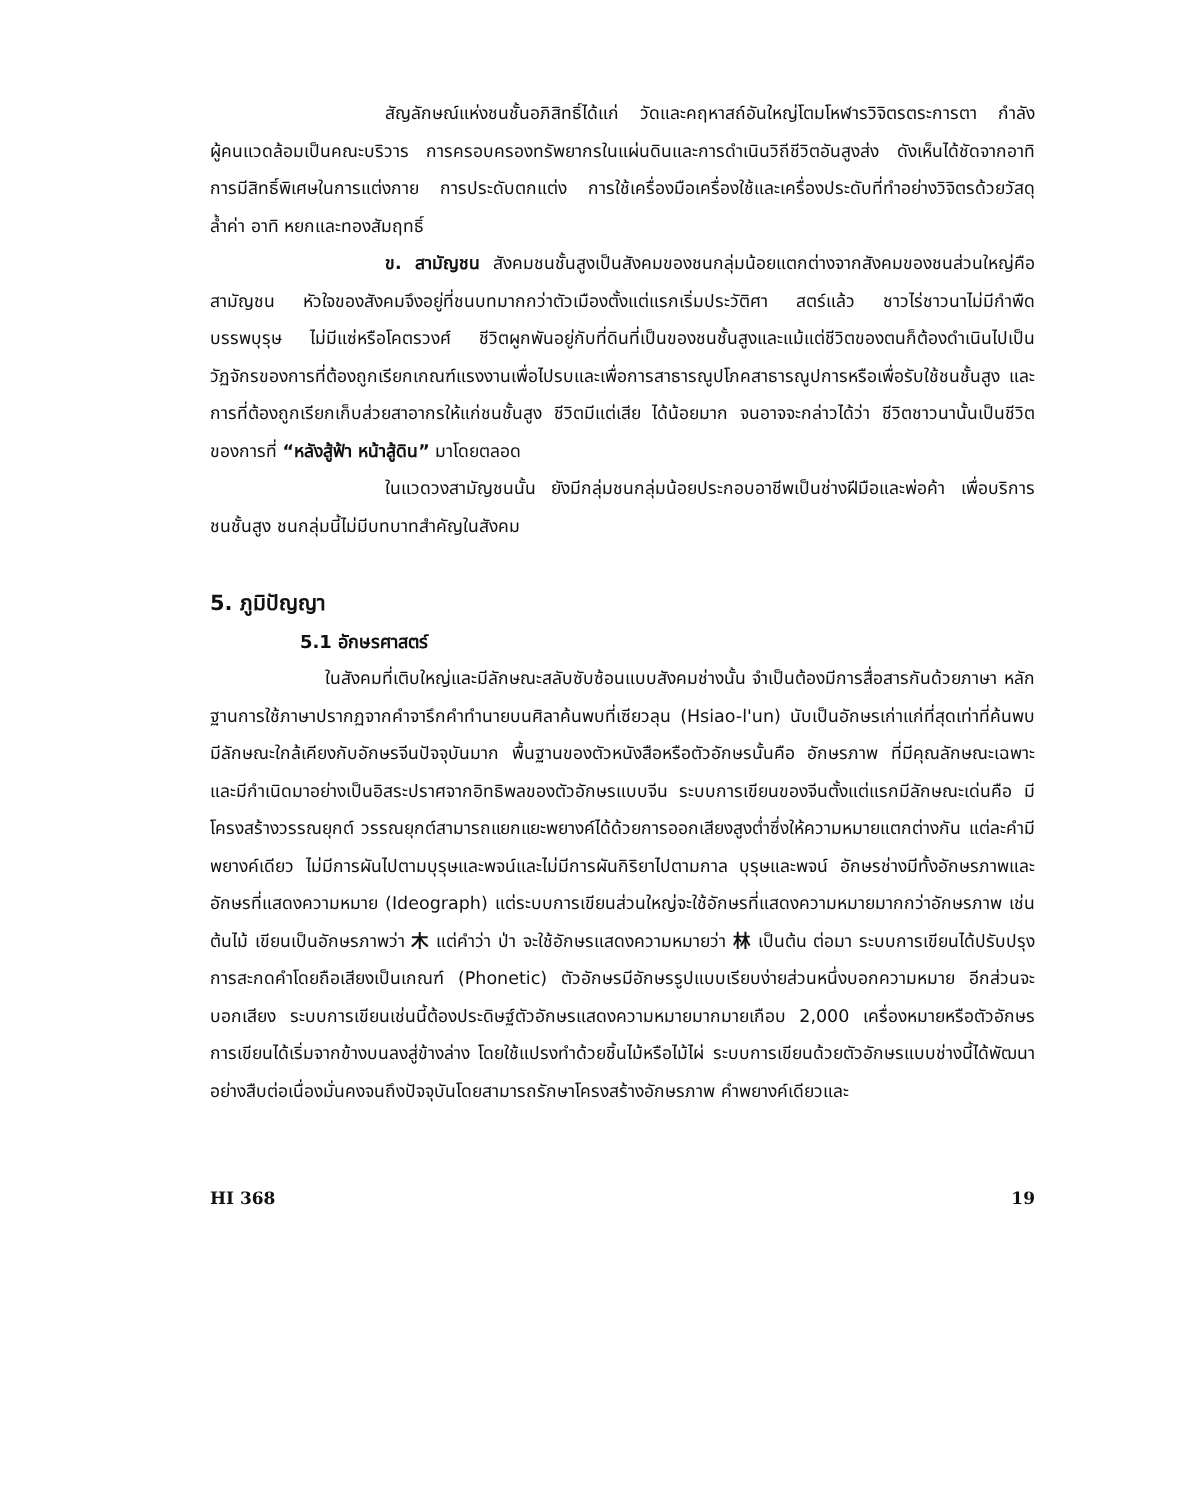สัญลักษณ์แห่งชนชั้นอภิสิทธิ์ได้แก่ วัดและคฤหาสถ์อันใหญ่โตมโหฬารวิจิตรตระการตา กำลังผู้คนแวดล้อมเป็นคณะบริวาร การครอบครองทรัพยากรในแผ่นดินและการดำเนินวิถีชีวิตอันสูงส่ง ดังเห็นได้ชัดจากอาทิ การมีสิทธิ์พิเศษในการแต่งกาย การประดับตกแต่ง การใช้เครื่องมือเครื่องใช้และเครื่องประดับที่ทำอย่างวิจิตรด้วยวัสดุล้ำค่า อาทิ หยกและทองสัมฤทธิ์
ข. สามัญชน สังคมชนชั้นสูงเป็นสังคมของชนกลุ่มน้อยแตกต่างจากสังคมของชนส่วนใหญ่คือ สามัญชน หัวใจของสังคมจึงอยู่ที่ชนบทมากกว่าตัวเมืองตั้งแต่แรกเริ่มประวัติศา สตร์แล้ว ชาวไร่ชาวนาไม่มีกำพืดบรรพบุรุษ ไม่มีแซ่หรือโคตรวงศ์ ชีวิตผูกพันอยู่กับที่ดินที่เป็นของชนชั้นสูงและแม้แต่ชีวิตของตนก็ต้องดำเนินไปเป็นวัฏจักรของการที่ต้องถูกเรียกเกณฑ์แรงงานเพื่อไปรบและเพื่อการสาธารณูปโภคสาธารณูปการหรือเพื่อรับใช้ชนชั้นสูง และการที่ต้องถูกเรียกเก็บส่วยสาอากรให้แก่ชนชั้นสูง ชีวิตมีแต่เสีย ได้น้อยมาก จนอาจจะกล่าวได้ว่า ชีวิตชาวนานั้นเป็นชีวิตของการที่ “หลังสู้ฟ้า หน้าสู้ดิน” มาโดยตลอด
ในแวดวงสามัญชนนั้น ยังมีกลุ่มชนกลุ่มน้อยประกอบอาชีพเป็นช่างฝีมือและพ่อค้า เพื่อบริการชนชั้นสูง ชนกลุ่มนี้ไม่มีบทบาทสำคัญในสังคม
5. ภูมิปัญญา
5.1 อักษรศาสตร์
ในสังคมที่เติบใหญ่และมีลักษณะสลับซับซ้อนแบบสังคมช่างนั้น จำเป็นต้องมีการสื่อสารกันด้วยภาษา หลักฐานการใช้ภาษาปรากฏจากคำจารึกคำทำนายบนศิลาค้นพบที่เซียวลุน (Hsiao-l'un) นับเป็นอักษรเก่าแก่ที่สุดเท่าที่ค้นพบ มีลักษณะใกล้เคียงกับอักษรจีนปัจจุบันมาก พื้นฐานของตัวหนังสือหรือตัวอักษรนั้นคือ อักษรภาพ ที่มีคุณลักษณะเฉพาะและมีกำเนิดมาอย่างเป็นอิสระปราศจากอิทธิพลของตัวอักษรแบบจีน ระบบการเขียนของจีนตั้งแต่แรกมีลักษณะเด่นคือ มีโครงสร้างวรรณยุกต์ วรรณยุกต์สามารถแยกแยะพยางค์ได้ด้วยการออกเสียงสูงต่ำซึ่งให้ความหมายแตกต่างกัน แต่ละคำมีพยางค์เดียว ไม่มีการผันไปตามบุรุษและพจน์และไม่มีการผันกิริยาไปตามกาล บุรุษและพจน์ อักษรช่างมีทั้งอักษรภาพและอักษรที่แสดงความหมาย (Ideograph) แต่ระบบการเขียนส่วนใหญ่จะใช้อักษรที่แสดงความหมายมากกว่าอักษรภาพ เช่น ต้นไม้ เขียนเป็นอักษรภาพว่า 木 แต่คำว่า ป่า จะใช้อักษรแสดงความหมายว่า 林 เป็นต้น ต่อมา ระบบการเขียนได้ปรับปรุงการสะกดคำโดยถือเสียงเป็นเกณฑ์ (Phonetic) ตัวอักษรมีอักษรรูปแบบเรียบง่ายส่วนหนึ่งบอกความหมาย อีกส่วนจะบอกเสียง ระบบการเขียนเช่นนี้ต้องประดิษฐ์ตัวอักษรแสดงความหมายมากมายเกือบ 2,000 เครื่องหมายหรือตัวอักษร การเขียนได้เริ่มจากข้างบนลงสู่ข้างล่าง โดยใช้แปรงทำด้วยชิ้นไม้หรือไม้ไผ่ ระบบการเขียนด้วยตัวอักษรแบบช่างนี้ได้พัฒนาอย่างสืบต่อเนื่องมั่นคงจนถึงปัจจุบันโดยสามารถรักษาโครงสร้างอักษรภาพ คำพยางค์เดียวและ
HI 368 19